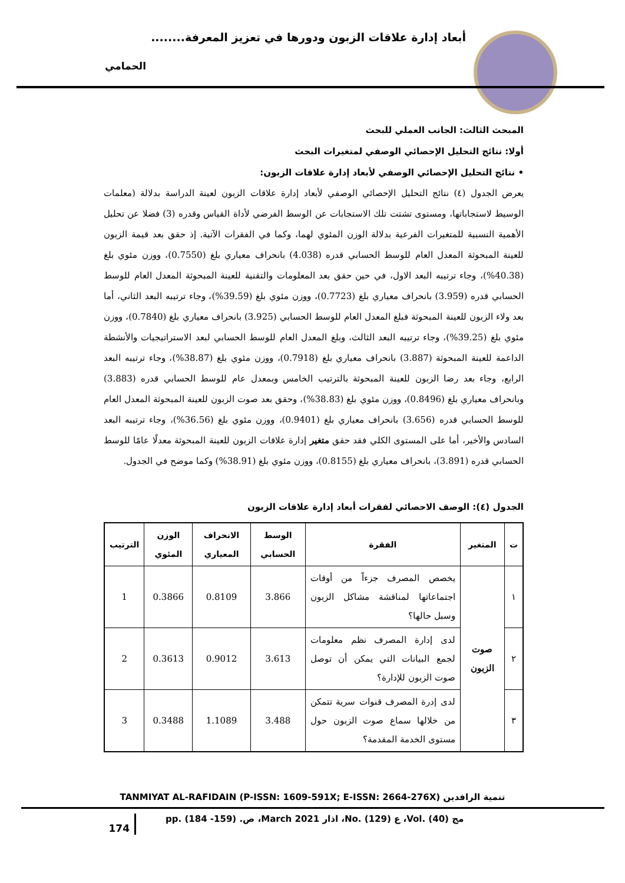أبعاد إدارة علاقات الزبون ودورها في تعزيز المعرفة........
الحمامي
المبحث الثالث: الجانب العملي للبحث
أولا: نتائج التحليل الإحصائي الوصفي لمتغيرات البحث
• نتائج التحليل الإحصائي الوصفي لأبعاد إدارة علاقات الزبون:
يعرض الجدول (٤) نتائج التحليل الإحصائي الوصفي لأبعاد إدارة علاقات الزبون لعينة الدراسة بدلالة (معلمات الوسيط لاستجاباتها، ومستوى تشتت تلك الاستجابات عن الوسط الفرضي لأداة القياس وقدره (3) فضلا عن تحليل الأهمية النسبية للمتغيرات الفرعية بدلالة الوزن المئوي لهما، وكما في الفقرات الآتية. إذ حقق بعد قيمة الزبون للعينة المبحوثة المعدل العام للوسط الحسابي قدره (4.038) بانحراف معياري بلغ (0.7550)، ووزن مئوي بلغ (40.38%)، وجاء ترتيبه البعد الاول، في حين حقق بعد المعلومات والتقنية للعينة المبحوثة المعدل العام للوسط الحسابي قدره (3.959) بانحراف معياري بلغ (0.7723)، ووزن مئوي بلغ (39.59%)، وجاء ترتيبه البعد الثاني، أما بعد ولاء الزبون للعينة المبحوثة فبلغ المعدل العام للوسط الحسابي (3.925) بانحراف معياري بلغ (0.7840)، ووزن مئوي بلغ (39.25%)، وجاء ترتيبه البعد الثالث، وبلغ المعدل العام للوسط الحسابي لبعد الاستراتيجيات والأنشطة الداعمة للعينة المبحوثة (3.887) بانحراف معياري بلغ (0.7918)، ووزن مئوي بلغ (38.87%)، وجاء ترتيبه البعد الرابع، وجاء بعد رضا الزبون للعينة المبحوثة بالترتيب الخامس وبمعدل عام للوسط الحسابي قدره (3.883) وبانحراف معياري بلغ (0.8496)، ووزن مئوي بلغ (38.83%)، وحقق بعد صوت الزبون للعينة المبحوثة المعدل العام للوسط الحسابي قدره (3.656) بانحراف معياري بلغ (0.9401)، ووزن مئوي بلغ (36.56%)، وجاء ترتيبه البعد السادس والأخير، أما على المستوى الكلي فقد حقق متغير إدارة علاقات الزبون للعينة المبحوثة معدلًا عامًا للوسط الحسابي قدره (3.891)، بانحراف معياري بلغ (0.8155)، ووزن مئوي بلغ (38.91%) وكما موضح في الجدول.
الجدول (٤): الوصف الاحصائي لفقرات أبعاد إدارة علاقات الزبون
| ت | المتغير | الفقرة | الوسط الحسابي | الانحراف المعياري | الوزن المئوي | الترتيب |
| --- | --- | --- | --- | --- | --- | --- |
| ١ | صوت الزبون | يخصص المصرف جزءاً من أوقات اجتماعاتها لمناقشة مشاكل الزبون وسبل حالها؟ | 3.866 | 0.8109 | 0.3866 | 1 |
| ٢ | | لدى إدارة المصرف نظم معلومات لجمع البيانات التي يمكن أن توصل صوت الزبون للإدارة؟ | 3.613 | 0.9012 | 0.3613 | 2 |
| ٣ | | لدى إدرة المصرف قنوات سرية تتمكن من خلالها سماع صوت الزبون حول مستوى الخدمة المقدمة؟ | 3.488 | 1.1089 | 0.3488 | 3 |
TANMIYAT AL-RAFIDAIN (P-ISSN: 1609-591X; E-ISSN: 2664-276X) تنمية الرافدين
174
مج (40) .Vol، ع (129) .No، اذار 2021 March، ص. (159- 184) .pp